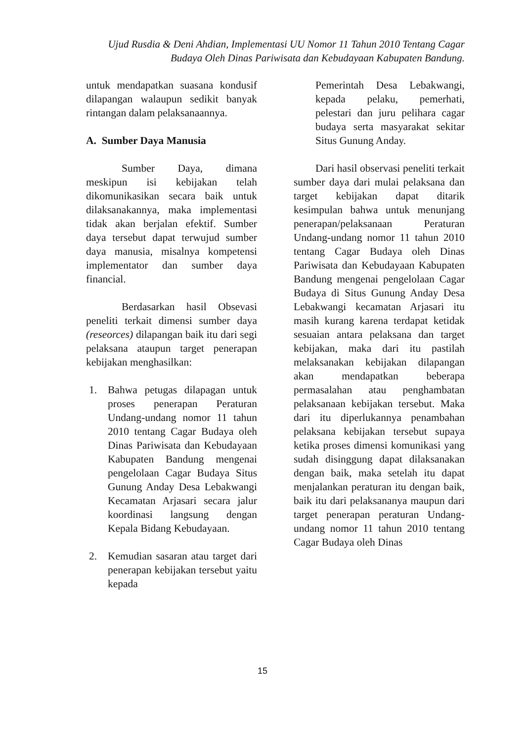Ujud Rusdia & Deni Ahdian, Implementasi UU Nomor 11 Tahun 2010 Tentang Cagar Budaya Oleh Dinas Pariwisata dan Kebudayaan Kabupaten Bandung.
untuk mendapatkan suasana kondusif dilapangan walaupun sedikit banyak rintangan dalam pelaksanaannya.
A. Sumber Daya Manusia
Sumber Daya, dimana meskipun isi kebijakan telah dikomunikasikan secara baik untuk dilaksanakannya, maka implementasi tidak akan berjalan efektif. Sumber daya tersebut dapat terwujud sumber daya manusia, misalnya kompetensi implementator dan sumber daya financial.
Berdasarkan hasil Obsevasi peneliti terkait dimensi sumber daya (reseorces) dilapangan baik itu dari segi pelaksana ataupun target penerapan kebijakan menghasilkan:
1. Bahwa petugas dilapagan untuk proses penerapan Peraturan Undang-undang nomor 11 tahun 2010 tentang Cagar Budaya oleh Dinas Pariwisata dan Kebudayaan Kabupaten Bandung mengenai pengelolaan Cagar Budaya Situs Gunung Anday Desa Lebakwangi Kecamatan Arjasari secara jalur koordinasi langsung dengan Kepala Bidang Kebudayaan.
2. Kemudian sasaran atau target dari penerapan kebijakan tersebut yaitu kepada
Pemerintah Desa Lebakwangi, kepada pelaku, pemerhati, pelestari dan juru pelihara cagar budaya serta masyarakat sekitar Situs Gunung Anday.
Dari hasil observasi peneliti terkait sumber daya dari mulai pelaksana dan target kebijakan dapat ditarik kesimpulan bahwa untuk menunjang penerapan/pelaksanaan Peraturan Undang-undang nomor 11 tahun 2010 tentang Cagar Budaya oleh Dinas Pariwisata dan Kebudayaan Kabupaten Bandung mengenai pengelolaan Cagar Budaya di Situs Gunung Anday Desa Lebakwangi kecamatan Arjasari itu masih kurang karena terdapat ketidak sesuaian antara pelaksana dan target kebijakan, maka dari itu pastilah melaksanakan kebijakan dilapangan akan mendapatkan beberapa permasalahan atau penghambatan pelaksanaan kebijakan tersebut. Maka dari itu diperlukannya penambahan pelaksana kebijakan tersebut supaya ketika proses dimensi komunikasi yang sudah disinggung dapat dilaksanakan dengan baik, maka setelah itu dapat menjalankan peraturan itu dengan baik, baik itu dari pelaksananya maupun dari target penerapan peraturan Undang-undang nomor 11 tahun 2010 tentang Cagar Budaya oleh Dinas
15